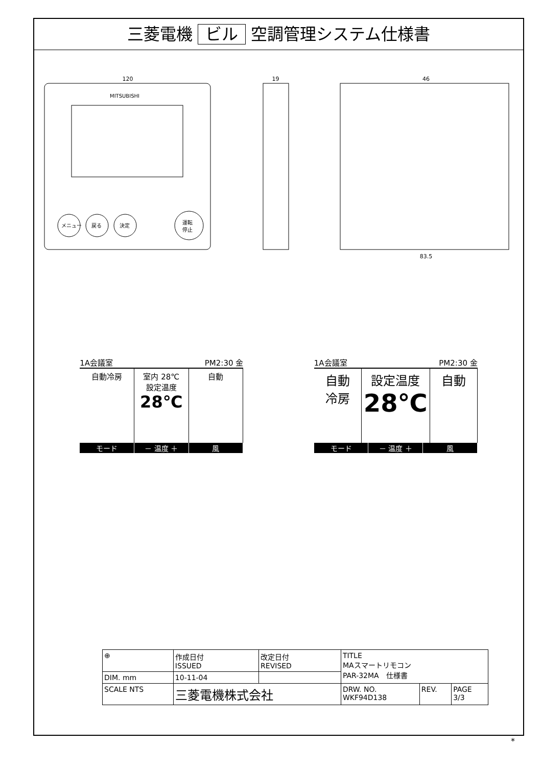三菱電機 ビル 空調管理システム仕様書
120
MITSUBISHI
メニュー
戻る
決定
運転
停止
19 46
83.5
1A会議室 PM2:30 金
自動冷房 室内 28℃
設定温度
28℃
自動
モード － 温度 ＋ 風
1A会議室 PM2:30 金
自動
冷房
設定温度
28℃
自動
モード － 温度 ＋ 風
| ⊕ | 作成日付 ISSUED | 改定日付 REVISED | TITLE MAスマートリモコン PAR-32MA 仕様書 | | |
| DIM. mm | 10-11-04 | | | | |
| SCALE NTS | 三菱電機株式会社 | | DRW. NO. WKF94D138 | REV. | PAGE 3/3 |
*